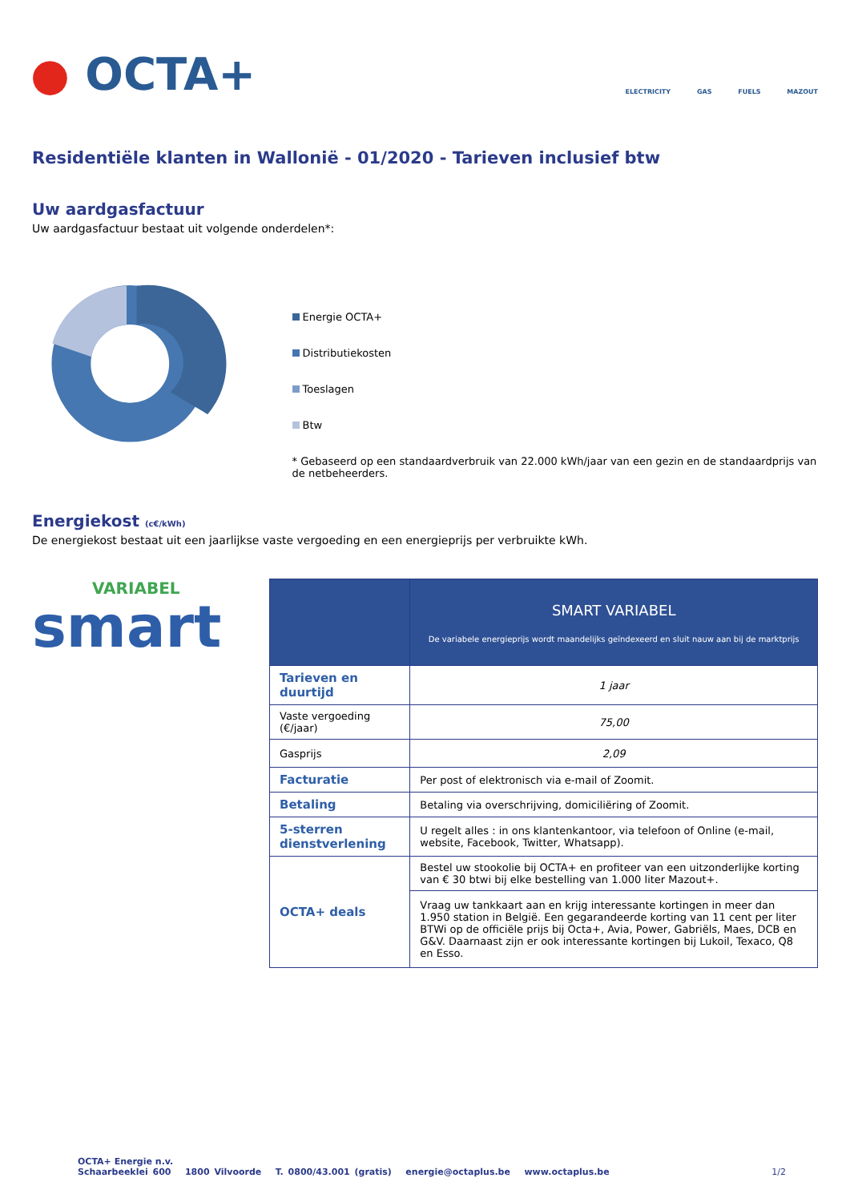● OCTA+ ELECTRICITY GAS FUELS MAZOUT
Residentiële klanten in Wallonië - 01/2020 - Tarieven inclusief btw
Uw aardgasfactuur
Uw aardgasfactuur bestaat uit volgende onderdelen*:
Energie OCTA+
Distributiekosten
Toeslagen
Btw
* Gebaseerd op een standaardverbruik van 22.000 kWh/jaar van een gezin en de standaardprijs van de netbeheerders.
Energiekost (c€/kWh)
De energiekost bestaat uit een jaarlijkse vaste vergoeding en een energieprijs per verbruikte kWh.
VARIABEL
smart
| | SMART VARIABEL De variabele energieprijs wordt maandelijks geïndexeerd en sluit nauw aan bij de marktprijs |
| Tarieven en duurtijd | 1 jaar |
| Vaste vergoeding (€/jaar) | 75,00 |
| Gasprijs | 2,09 |
| Facturatie | Per post of elektronisch via e-mail of Zoomit. |
| Betaling | Betaling via overschrijving, domiciliëring of Zoomit. |
| 5-sterren dienstverlening | U regelt alles : in ons klantenkantoor, via telefoon of Online (e-mail, website, Facebook, Twitter, Whatsapp). |
| OCTA+ deals | Bestel uw stookolie bij OCTA+ en profiteer van een uitzonderlijke korting van € 30 btwi bij elke bestelling van 1.000 liter Mazout+. |
| | Vraag uw tankkaart aan en krijg interessante kortingen in meer dan 1.950 station in België. Een gegarandeerde korting van 11 cent per liter BTWi op de officiële prijs bij Octa+, Avia, Power, Gabriëls, Maes, DCB en G&V. Daarnaast zijn er ook interessante kortingen bij Lukoil, Texaco, Q8 en Esso. |
OCTA+ Energie n.v.
Schaarbeeklei 600 1800 Vilvoorde T. 0800/43.001 (gratis) energie@octaplus.be www.octaplus.be 1/2